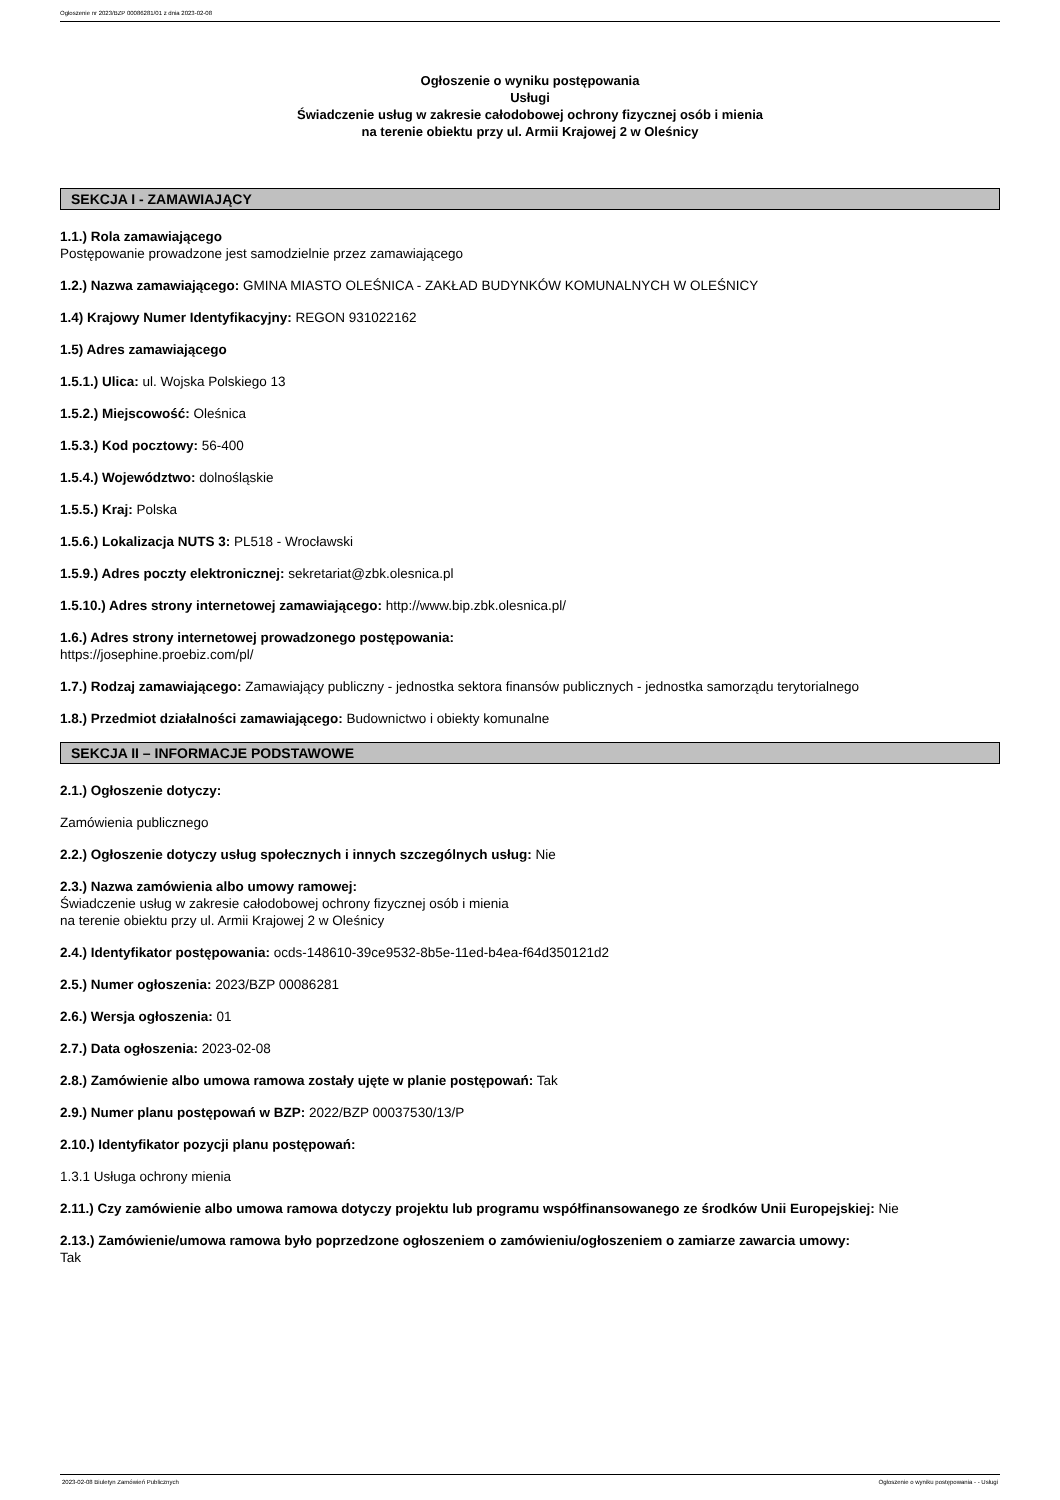Ogłoszenie nr 2023/BZP 00086281/01 z dnia 2023-02-08
Ogłoszenie o wyniku postępowania
Usługi
Świadczenie usług w zakresie całodobowej ochrony fizycznej osób i mienia
na terenie obiektu przy ul. Armii Krajowej 2 w Oleśnicy
SEKCJA I - ZAMAWIAJĄCY
1.1.) Rola zamawiającego
Postępowanie prowadzone jest samodzielnie przez zamawiającego
1.2.) Nazwa zamawiającego: GMINA MIASTO OLEŚNICA - ZAKŁAD BUDYNKÓW KOMUNALNYCH W OLEŚNICY
1.4) Krajowy Numer Identyfikacyjny: REGON 931022162
1.5) Adres zamawiającego
1.5.1.) Ulica: ul. Wojska Polskiego 13
1.5.2.) Miejscowość: Oleśnica
1.5.3.) Kod pocztowy: 56-400
1.5.4.) Województwo: dolnośląskie
1.5.5.) Kraj: Polska
1.5.6.) Lokalizacja NUTS 3: PL518 - Wrocławski
1.5.9.) Adres poczty elektronicznej: sekretariat@zbk.olesnica.pl
1.5.10.) Adres strony internetowej zamawiającego: http://www.bip.zbk.olesnica.pl/
1.6.) Adres strony internetowej prowadzonego postępowania:
https://josephine.proebiz.com/pl/
1.7.) Rodzaj zamawiającego: Zamawiający publiczny - jednostka sektora finansów publicznych - jednostka samorządu terytorialnego
1.8.) Przedmiot działalności zamawiającego: Budownictwo i obiekty komunalne
SEKCJA II – INFORMACJE PODSTAWOWE
2.1.) Ogłoszenie dotyczy:
Zamówienia publicznego
2.2.) Ogłoszenie dotyczy usług społecznych i innych szczególnych usług: Nie
2.3.) Nazwa zamówienia albo umowy ramowej:
Świadczenie usług w zakresie całodobowej ochrony fizycznej osób i mienia
na terenie obiektu przy ul. Armii Krajowej 2 w Oleśnicy
2.4.) Identyfikator postępowania: ocds-148610-39ce9532-8b5e-11ed-b4ea-f64d350121d2
2.5.) Numer ogłoszenia: 2023/BZP 00086281
2.6.) Wersja ogłoszenia: 01
2.7.) Data ogłoszenia: 2023-02-08
2.8.) Zamówienie albo umowa ramowa zostały ujęte w planie postępowań: Tak
2.9.) Numer planu postępowań w BZP: 2022/BZP 00037530/13/P
2.10.) Identyfikator pozycji planu postępowań:
1.3.1 Usługa ochrony mienia
2.11.) Czy zamówienie albo umowa ramowa dotyczy projektu lub programu współfinansowanego ze środków Unii Europejskiej: Nie
2.13.) Zamówienie/umowa ramowa było poprzedzone ogłoszeniem o zamówieniu/ogłoszeniem o zamiarze zawarcia umowy:
Tak
2023-02-08 Biuletyn Zamówień Publicznych Ogłoszenie o wyniku postępowania - - Usługi